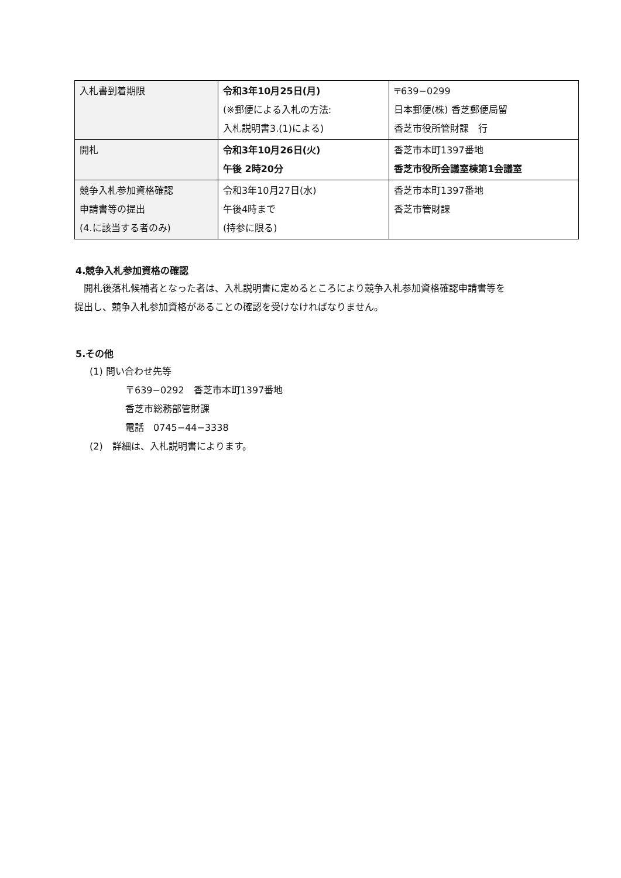| 入札書到着期限 | 令和3年10月25日(月) (※郵便による入札の方法: 入札説明書3.(1)による) | 〒639−0299 日本郵便(株) 香芝郵便局留 香芝市役所管財課 行 |
| 開札 | 令和3年10月26日(火) 午後 2時20分 | 香芝市本町1397番地 香芝市役所会議室棟第1会議室 |
| 競争入札参加資格確認 申請書等の提出 (4.に該当する者のみ) | 令和3年10月27日(水) 午後4時まで (持参に限る) | 香芝市本町1397番地 香芝市管財課 |
4.競争入札参加資格の確認
　開札後落札候補者となった者は、入札説明書に定めるところにより競争入札参加資格確認申請書等を
提出し、競争入札参加資格があることの確認を受けなければなりません。
5.その他
(1) 問い合わせ先等
〒639−0292　香芝市本町1397番地
香芝市総務部管財課
電話　0745−44−3338
(2)　詳細は、入札説明書によります。